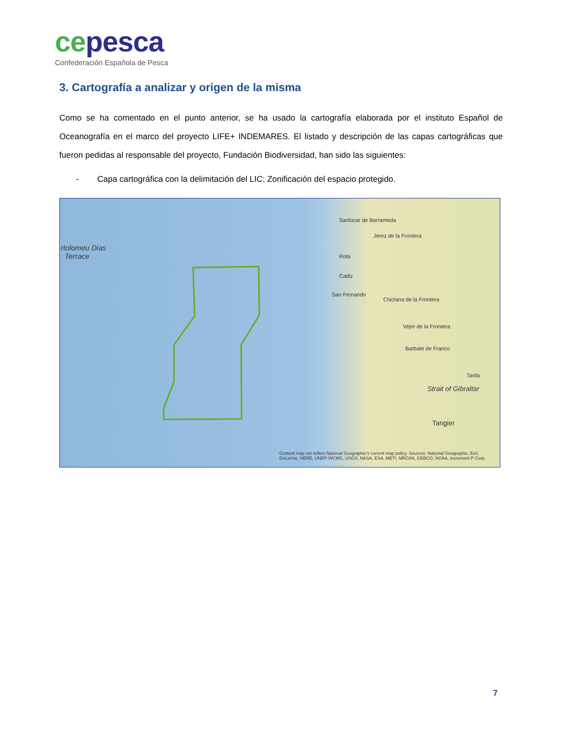ce pesca
Confederación Española de Pesca
3. Cartografía a analizar y origen de la misma
Como se ha comentado en el punto anterior, se ha usado la cartografía elaborada por el instituto Español de Oceanografía en el marco del proyecto LIFE+ INDEMARES. El listado y descripción de las capas cartográficas que fueron pedidas al responsable del proyecto, Fundación Biodiversidad, han sido las siguientes:
- Capa cartográfica con la delimitación del LIC: Zonificación del espacio protegido.
rtolomeu Dias
Terrace
Sanlúcar de Barrameda
Jerez de la Frontera
Rota
Cadiz
San Fernando
Chiclana de la Frontera
Vejer de la Frontera
Barbate de Franco
Tarifa
Strait of Gibraltar
Tangier
Content may not reflect National Geographic's current map policy. Sources: National Geographic, Esri, DeLorme, HERE, UNEP-WCMC, USGS, NASA, ESA, METI, NRCAN, GEBCO, NOAA, increment P Corp.
7